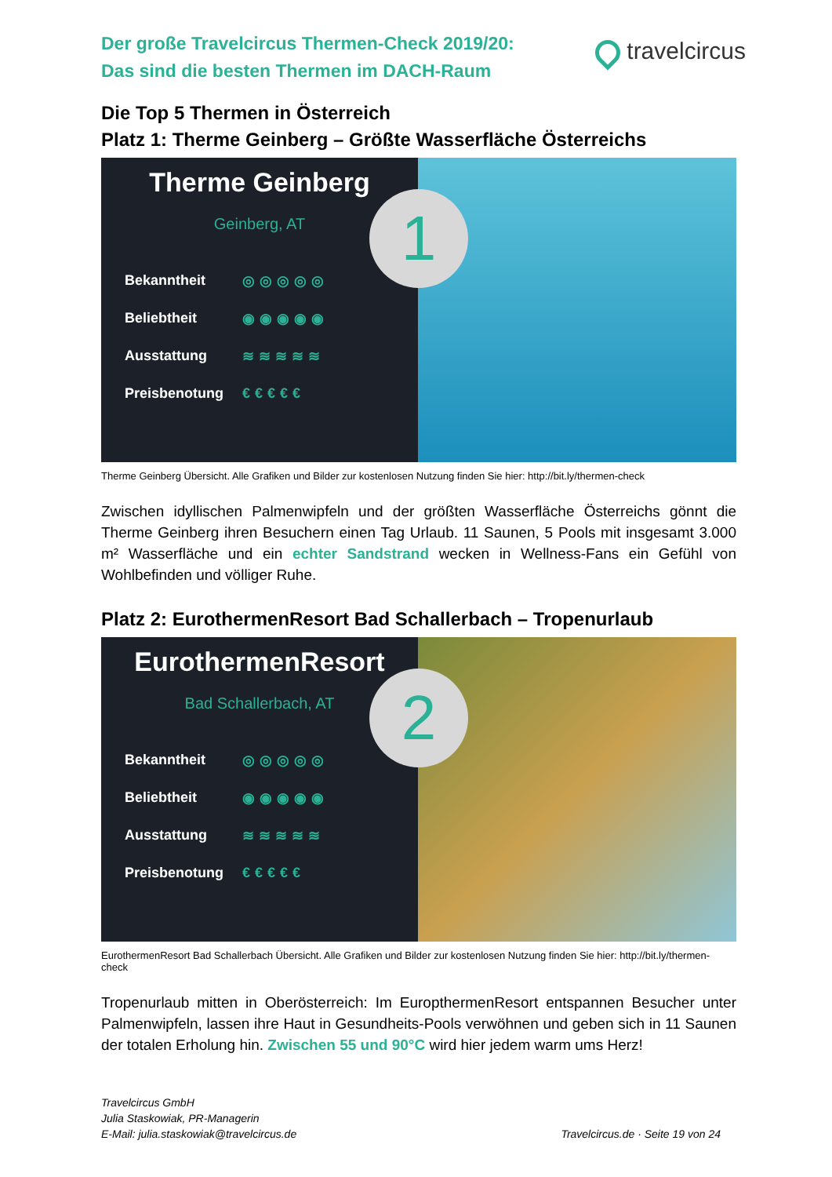Der große Travelcircus Thermen-Check 2019/20:
Das sind die besten Thermen im DACH-Raum
travelcircus
Die Top 5 Thermen in Österreich
Platz 1: Therme Geinberg – Größte Wasserfläche Österreichs
Therme Geinberg
Geinberg, AT
Bekanntheit ◎◎◎◎◎
Beliebtheit ◉◉◉◉◉
Ausstattung ≋≋≋≋≋
Preisbenotung €€€€€
1
Therme Geinberg Übersicht. Alle Grafiken und Bilder zur kostenlosen Nutzung finden Sie hier: http://bit.ly/thermen-check
Zwischen idyllischen Palmenwipfeln und der größten Wasserfläche Österreichs gönnt die Therme Geinberg ihren Besuchern einen Tag Urlaub. 11 Saunen, 5 Pools mit insgesamt 3.000 m² Wasserfläche und ein echter Sandstrand wecken in Wellness-Fans ein Gefühl von Wohlbefinden und völliger Ruhe.
Platz 2: EurothermenResort Bad Schallerbach – Tropenurlaub
EurothermenResort
Bad Schallerbach, AT
Bekanntheit ◎◎◎◎◎
Beliebtheit ◉◉◉◉◉
Ausstattung ≋≋≋≋≋
Preisbenotung €€€€€
2
EurothermenResort Bad Schallerbach Übersicht. Alle Grafiken und Bilder zur kostenlosen Nutzung finden Sie hier: http://bit.ly/thermen-check
Tropenurlaub mitten in Oberösterreich: Im EuropthermenResort entspannen Besucher unter Palmenwipfeln, lassen ihre Haut in Gesundheits-Pools verwöhnen und geben sich in 11 Saunen der totalen Erholung hin. Zwischen 55 und 90°C wird hier jedem warm ums Herz!
Travelcircus GmbH
Julia Staskowiak, PR-Managerin
E-Mail: julia.staskowiak@travelcircus.de
Travelcircus.de · Seite 19 von 24